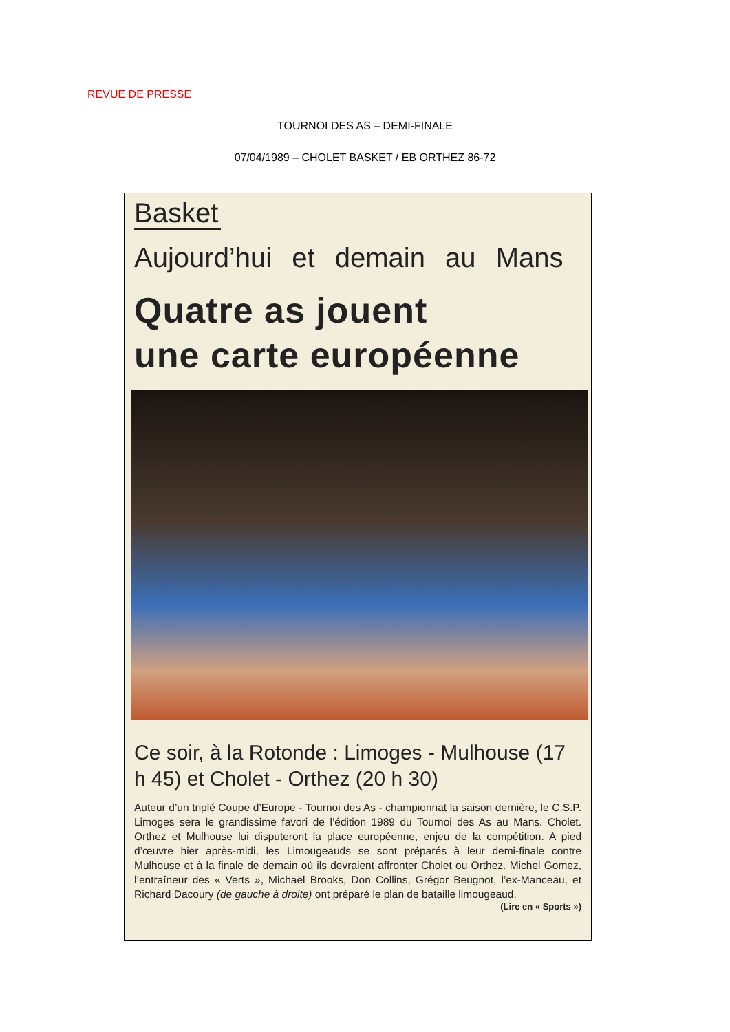REVUE DE PRESSE
TOURNOI DES AS – DEMI-FINALE
07/04/1989 – CHOLET BASKET / EB ORTHEZ 86-72
Basket
Aujourd’hui et demain au Mans
Quatre as jouent
une carte européenne
Ce soir, à la Rotonde : Limoges - Mulhouse (17 h 45) et Cholet - Orthez (20 h 30)
Auteur d’un triplé Coupe d’Europe - Tournoi des As - championnat la saison dernière, le C.S.P. Limoges sera le grandissime favori de l’édition 1989 du Tournoi des As au Mans. Cholet. Orthez et Mulhouse lui disputeront la place européenne, enjeu de la compétition. A pied d’œuvre hier après-midi, les Limougeauds se sont préparés à leur demi-finale contre Mulhouse et à la finale de demain où ils devraient affronter Cholet ou Orthez. Michel Gomez, l’entraîneur des « Verts », Michaël Brooks, Don Collins, Grégor Beugnot, l’ex-Manceau, et Richard Dacoury (de gauche à droite) ont préparé le plan de bataille limougeaud.
(Lire en « Sports »)